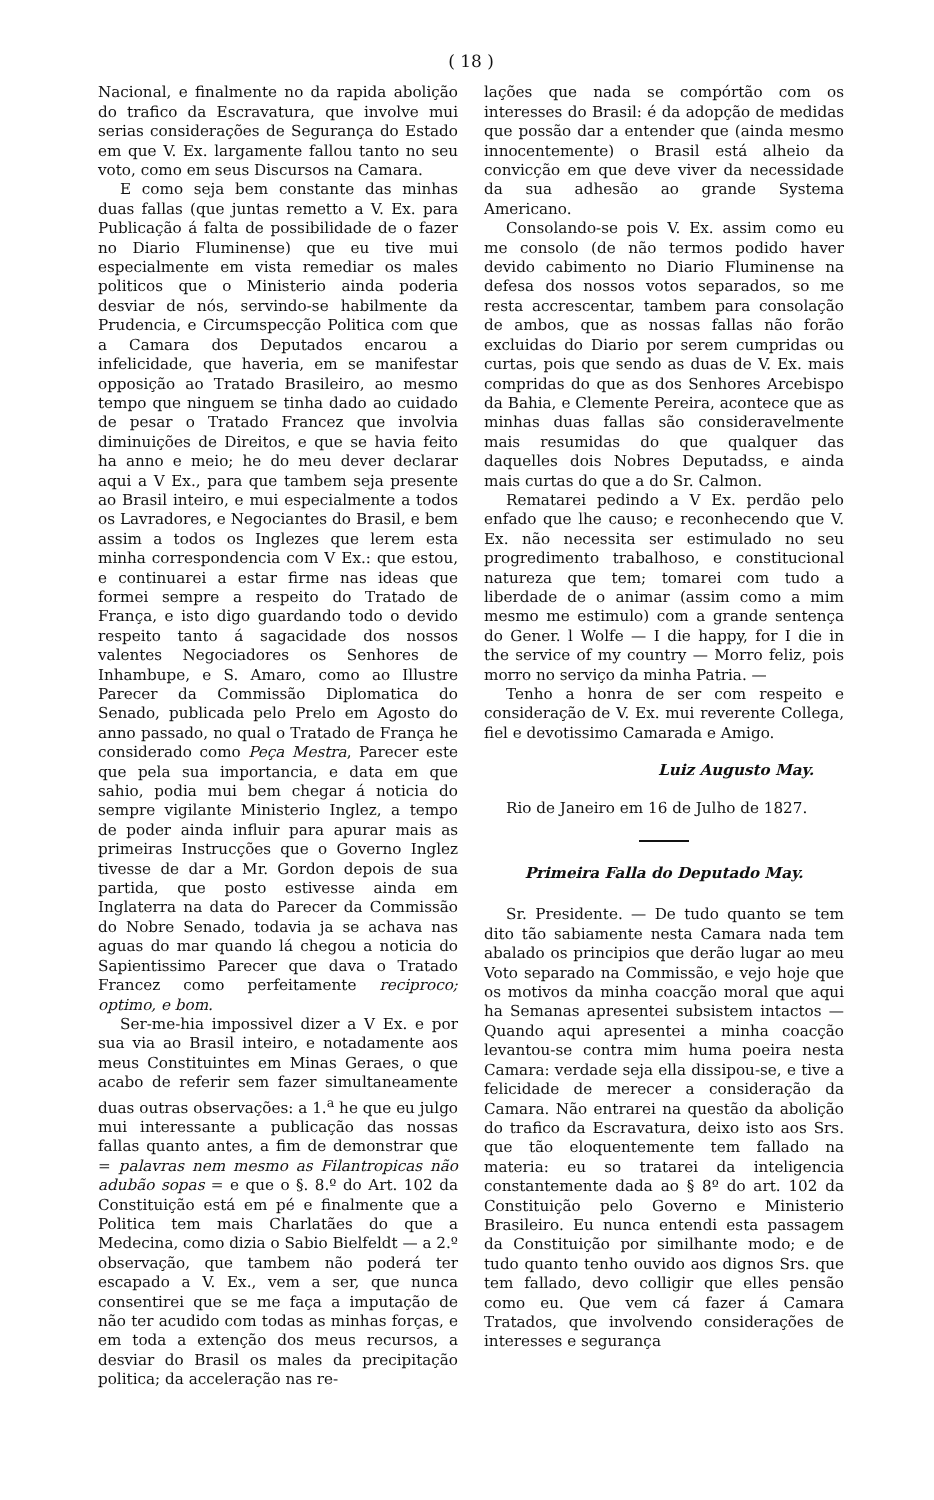( 18 )
Nacional, e finalmente no da rapida abolição do trafico da Escravatura, que involve mui serias considerações de Segurança do Estado em que V. Ex. largamente fallou tanto no seu voto, como em seus Discursos na Camara.
E como seja bem constante das minhas duas fallas (que juntas remetto a V. Ex. para Publicação á falta de possibilidade de o fazer no Diario Fluminense) que eu tive mui especialmente em vista remediar os males politicos que o Ministerio ainda poderia desviar de nós, servindo-se habilmente da Prudencia, e Circumspecção Politica com que a Camara dos Deputados encarou a infelicidade, que haveria, em se manifestar opposição ao Tratado Brasileiro, ao mesmo tempo que ninguem se tinha dado ao cuidado de pesar o Tratado Francez que involvia diminuições de Direitos, e que se havia feito ha anno e meio; he do meu dever declarar aqui a V Ex., para que tambem seja presente ao Brasil inteiro, e mui especialmente a todos os Lavradores, e Negociantes do Brasil, e bem assim a todos os Inglezes que lerem esta minha correspondencia com V Ex.: que estou, e continuarei a estar firme nas ideas que formei sempre a respeito do Tratado de França, e isto digo guardando todo o devido respeito tanto á sagacidade dos nossos valentes Negociadores os Senhores de Inhambupe, e S. Amaro, como ao Illustre Parecer da Commissão Diplomatica do Senado, publicada pelo Prelo em Agosto do anno passado, no qual o Tratado de França he considerado como Peça Mestra, Parecer este que pela sua importancia, e data em que sahio, podia mui bem chegar á noticia do sempre vigilante Ministerio Inglez, a tempo de poder ainda influir para apurar mais as primeiras Instrucções que o Governo Inglez tivesse de dar a Mr. Gordon depois de sua partida, que posto estivesse ainda em Inglaterra na data do Parecer da Commissão do Nobre Senado, todavia ja se achava nas aguas do mar quando lá chegou a noticia do Sapientissimo Parecer que dava o Tratado Francez como perfeitamente reciproco; optimo, e bom.
Ser-me-hia impossivel dizer a V Ex. e por sua via ao Brasil inteiro, e notadamente aos meus Constituintes em Minas Geraes, o que acabo de referir sem fazer simultaneamente duas outras observações: a 1.<sup>a</sup> he que eu julgo mui interessante a publicação das nossas fallas quanto antes, a fim de demonstrar que = palavras nem mesmo as Filantropicas não adubão sopas = e que o §. 8.º do Art. 102 da Constituição está em pé e finalmente que a Politica tem mais Charlatães do que a Medecina, como dizia o Sabio Bielfeldt — a 2.º observação, que tambem não poderá ter escapado a V. Ex., vem a ser, que nunca consentirei que se me faça a imputação de não ter acudido com todas as minhas forças, e em toda a extenção dos meus recursos, a desviar do Brasil os males da precipitação politica; da acceleração nas re-
lações que nada se compórtão com os interesses do Brasil: é da adopção de medidas que possão dar a entender que (ainda mesmo innocentemente) o Brasil está alheio da convicção em que deve viver da necessidade da sua adhesão ao grande Systema Americano.
Consolando-se pois V. Ex. assim como eu me consolo (de não termos podido haver devido cabimento no Diario Fluminense na defesa dos nossos votos separados, so me resta accrescentar, tambem para consolação de ambos, que as nossas fallas não forão excluidas do Diario por serem cumpridas ou curtas, pois que sendo as duas de V. Ex. mais compridas do que as dos Senhores Arcebispo da Bahia, e Clemente Pereira, acontece que as minhas duas fallas são consideravelmente mais resumidas do que qualquer das daquelles dois Nobres Deputadss, e ainda mais curtas do que a do Sr. Calmon.
Rematarei pedindo a V Ex. perdão pelo enfado que lhe causo; e reconhecendo que V. Ex. não necessita ser estimulado no seu progredimento trabalhoso, e constitucional natureza que tem; tomarei com tudo a liberdade de o animar (assim como a mim mesmo me estimulo) com a grande sentença do Gener. l Wolfe — I die happy, for I die in the service of my country — Morro feliz, pois morro no serviço da minha Patria. —
Tenho a honra de ser com respeito e consideração de V. Ex. mui reverente Collega, fiel e devotissimo Camarada e Amigo.
Luiz Augusto May.
Rio de Janeiro em 16 de Julho de 1827.
Primeira Falla do Deputado May.
Sr. Presidente. — De tudo quanto se tem dito tão sabiamente nesta Camara nada tem abalado os principios que derão lugar ao meu Voto separado na Commissão, e vejo hoje que os motivos da minha coacção moral que aqui ha Semanas apresentei subsistem intactos — Quando aqui apresentei a minha coacção levantou-se contra mim huma poeira nesta Camara: verdade seja ella dissipou-se, e tive a felicidade de merecer a consideração da Camara. Não entrarei na questão da abolição do trafico da Escravatura, deixo isto aos Srs. que tão eloquentemente tem fallado na materia: eu so tratarei da inteligencia constantemente dada ao § 8º do art. 102 da Constituição pelo Governo e Ministerio Brasileiro. Eu nunca entendi esta passagem da Constituição por similhante modo; e de tudo quanto tenho ouvido aos dignos Srs. que tem fallado, devo colligir que elles pensão como eu. Que vem cá fazer á Camara Tratados, que involvendo considerações de interesses e segurança